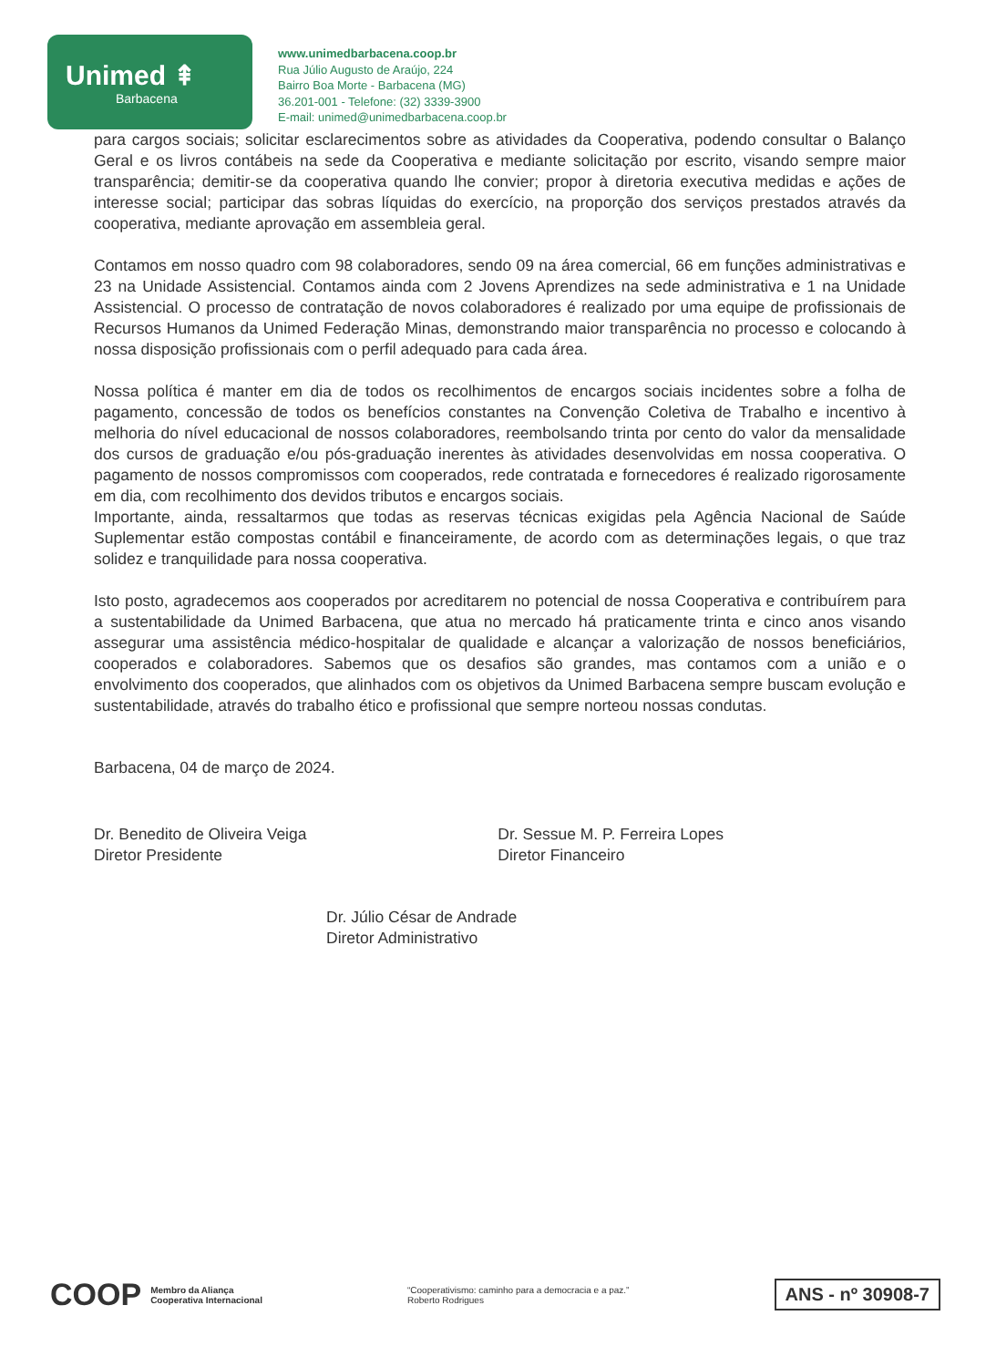Unimed ⇞
Barbacena
www.unimedbarbacena.coop.br
Rua Júlio Augusto de Araújo, 224
Bairro Boa Morte - Barbacena (MG)
36.201-001 - Telefone: (32) 3339-3900
E-mail: unimed@unimedbarbacena.coop.br
para cargos sociais; solicitar esclarecimentos sobre as atividades da Cooperativa, podendo consultar o Balanço Geral e os livros contábeis na sede da Cooperativa e mediante solicitação por escrito, visando sempre maior transparência; demitir-se da cooperativa quando lhe convier; propor à diretoria executiva medidas e ações de interesse social; participar das sobras líquidas do exercício, na proporção dos serviços prestados através da cooperativa, mediante aprovação em assembleia geral.
Contamos em nosso quadro com 98 colaboradores, sendo 09 na área comercial, 66 em funções administrativas e 23 na Unidade Assistencial. Contamos ainda com 2 Jovens Aprendizes na sede administrativa e 1 na Unidade Assistencial. O processo de contratação de novos colaboradores é realizado por uma equipe de profissionais de Recursos Humanos da Unimed Federação Minas, demonstrando maior transparência no processo e colocando à nossa disposição profissionais com o perfil adequado para cada área.
Nossa política é manter em dia de todos os recolhimentos de encargos sociais incidentes sobre a folha de pagamento, concessão de todos os benefícios constantes na Convenção Coletiva de Trabalho e incentivo à melhoria do nível educacional de nossos colaboradores, reembolsando trinta por cento do valor da mensalidade dos cursos de graduação e/ou pós-graduação inerentes às atividades desenvolvidas em nossa cooperativa. O pagamento de nossos compromissos com cooperados, rede contratada e fornecedores é realizado rigorosamente em dia, com recolhimento dos devidos tributos e encargos sociais.
Importante, ainda, ressaltarmos que todas as reservas técnicas exigidas pela Agência Nacional de Saúde Suplementar estão compostas contábil e financeiramente, de acordo com as determinações legais, o que traz solidez e tranquilidade para nossa cooperativa.
Isto posto, agradecemos aos cooperados por acreditarem no potencial de nossa Cooperativa e contribuírem para a sustentabilidade da Unimed Barbacena, que atua no mercado há praticamente trinta e cinco anos visando assegurar uma assistência médico-hospitalar de qualidade e alcançar a valorização de nossos beneficiários, cooperados e colaboradores. Sabemos que os desafios são grandes, mas contamos com a união e o envolvimento dos cooperados, que alinhados com os objetivos da Unimed Barbacena sempre buscam evolução e sustentabilidade, através do trabalho ético e profissional que sempre norteou nossas condutas.
Barbacena, 04 de março de 2024.
Dr. Benedito de Oliveira Veiga
Diretor Presidente
Dr. Sessue M. P. Ferreira Lopes
Diretor Financeiro
Dr. Júlio César de Andrade
Diretor Administrativo
COOP Membro da Aliança
Cooperativa Internacional
“Cooperativismo: caminho para a democracia e a paz.”
Roberto Rodrigues
ANS - nº 30908-7